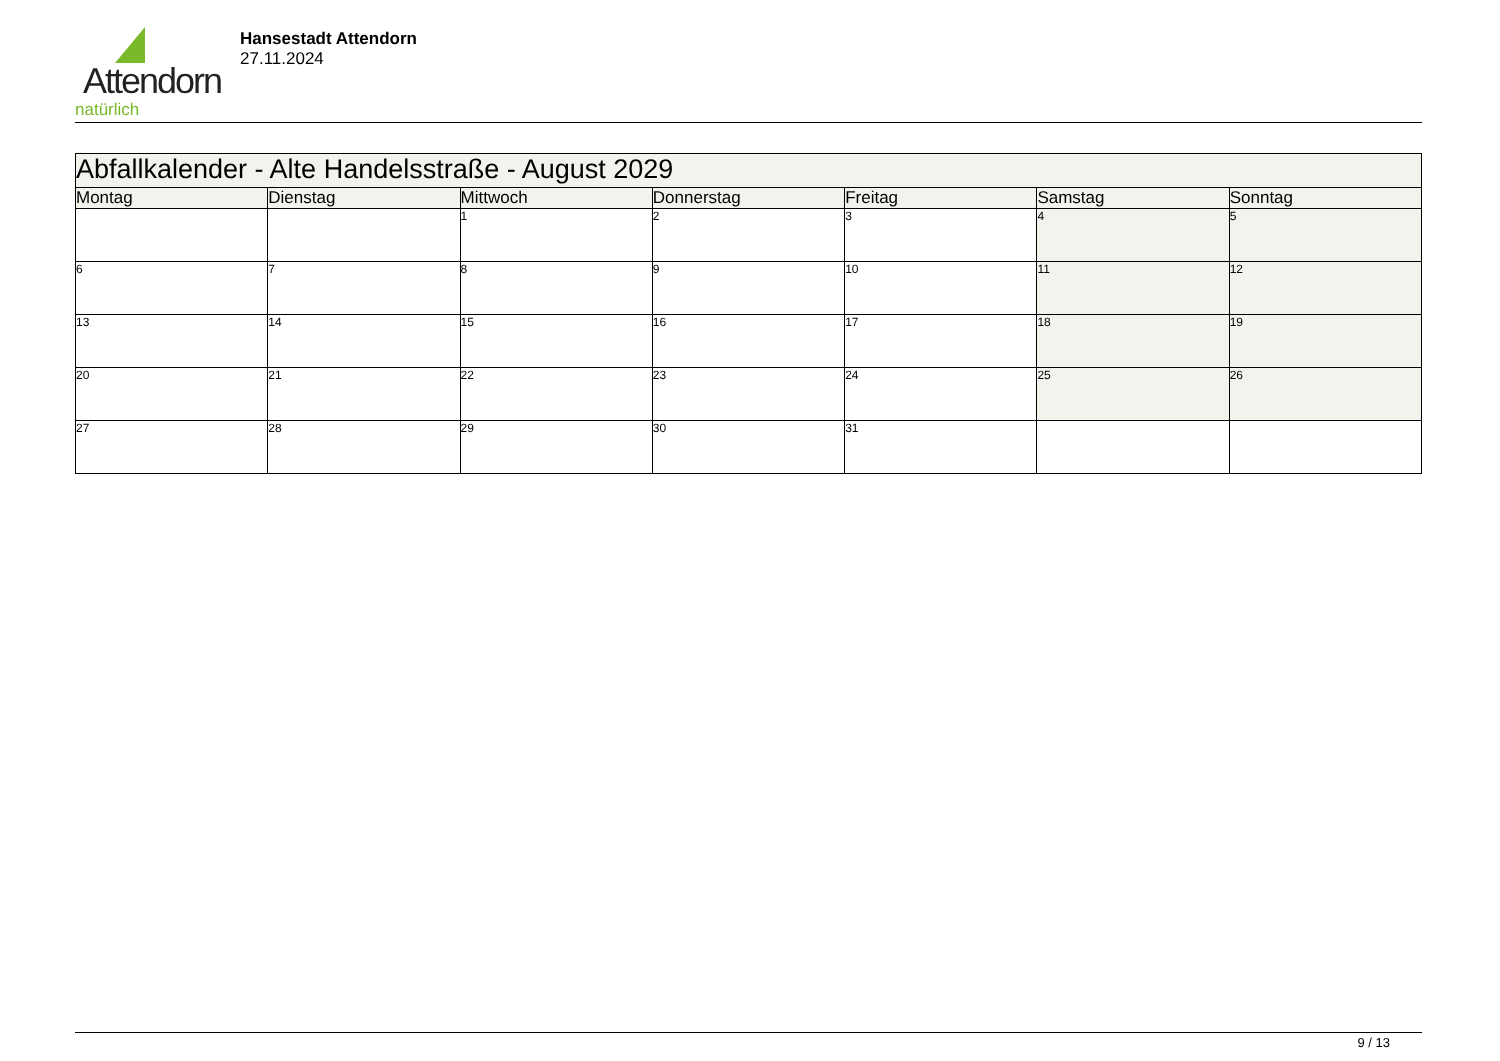Attendorn
natürlich
Hansestadt Attendorn
27.11.2024
| Abfallkalender - Alte Handelsstraße - August 2029 | | | | | | |
| Montag | Dienstag | Mittwoch | Donnerstag | Freitag | Samstag | Sonntag |
| | | 1 | 2 | 3 | 4 | 5 |
| 6 | 7 | 8 | 9 | 10 | 11 | 12 |
| 13 | 14 | 15 | 16 | 17 | 18 | 19 |
| 20 | 21 | 22 | 23 | 24 | 25 | 26 |
| 27 | 28 | 29 | 30 | 31 | | |
9 / 13